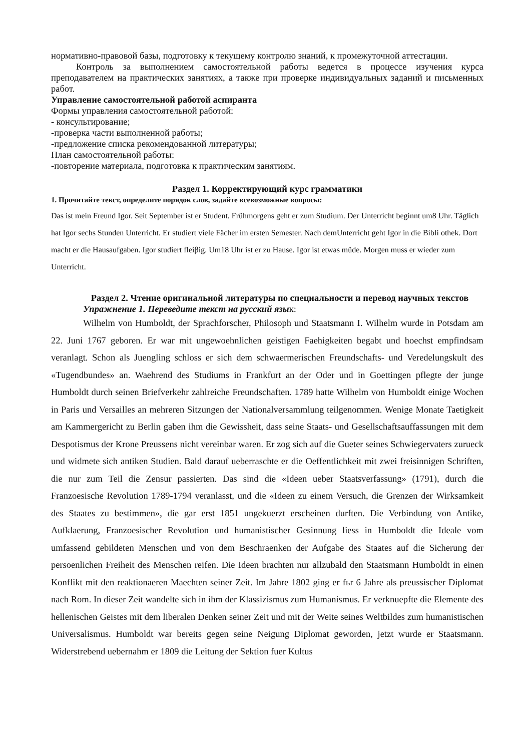нормативно-правовой базы, подготовку к текущему контролю знаний, к промежуточной аттестации.
Контроль за выполнением самостоятельной работы ведется в процессе изучения курса преподавателем на практических занятиях, а также при проверке индивидуальных заданий и письменных работ.
Управление самостоятельной работой аспиранта
Формы управления самостоятельной работой:
- консультирование;
-проверка части выполненной работы;
-предложение списка рекомендованной литературы;
План самостоятельной работы:
-повторение материала, подготовка к практическим занятиям.
Раздел 1. Корректирующий курс грамматики
1. Прочитайте текст, определите порядок слов, задайте всевозможные вопросы:
Das ist mein Freund Igor. Seit September ist er Student. Frühmorgens geht er zum Studium. Der Unterricht beginnt um8 Uhr. Täglich hat Igor sechs Stunden Unterricht. Er studiert viele Fächer im ersten Semester. Nach demUnterricht geht Igor in die Bibli othek. Dort macht er die Hausaufgaben. Igor studiert fleiβig. Um18 Uhr ist er zu Hause. Igor ist etwas müde. Morgen muss er wieder zum Unterricht.
Раздел 2. Чтение оригинальной литературы по специальности и перевод научных текстов
Упражнение 1. Переведите текст на русский язык:
Wilhelm von Humboldt, der Sprachforscher, Philosoph und Staatsmann I. Wilhelm wurde in Potsdam am 22. Juni 1767 geboren. Er war mit ungewoehnlichen geistigen Faehigkeiten begabt und hoechst empfindsam veranlagt. Schon als Juengling schloss er sich dem schwaermerischen Freundschafts- und Veredelungskult des «Tugendbundes» an. Waehrend des Studiums in Frankfurt an der Oder und in Goettingen pflegte der junge Humboldt durch seinen Briefverkehr zahlreiche Freundschaften. 1789 hatte Wilhelm von Humboldt einige Wochen in Paris und Versailles an mehreren Sitzungen der Nationalversammlung teilgenommen. Wenige Monate Taetigkeit am Kammergericht zu Berlin gaben ihm die Gewissheit, dass seine Staats- und Gesellschaftsauffassungen mit dem Despotismus der Krone Preussens nicht vereinbar waren. Er zog sich auf die Gueter seines Schwiegervaters zurueck und widmete sich antiken Studien. Bald darauf ueberraschte er die Oeffentlichkeit mit zwei freisinnigen Schriften, die nur zum Teil die Zensur passierten. Das sind die «Ideen ueber Staatsverfassung» (1791), durch die Franzoesische Revolution 1789-1794 veranlasst, und die «Ideen zu einem Versuch, die Grenzen der Wirksamkeit des Staates zu bestimmen», die gar erst 1851 ungekuerzt erscheinen durften. Die Verbindung von Antike, Aufklaerung, Franzoesischer Revolution und humanistischer Gesinnung liess in Humboldt die Ideale vom umfassend gebildeten Menschen und von dem Beschraenken der Aufgabe des Staates auf die Sicherung der persoenlichen Freiheit des Menschen reifen. Die Ideen brachten nur allzubald den Staatsmann Humboldt in einen Konflikt mit den reaktionaeren Maechten seiner Zeit. Im Jahre 1802 ging er fьr 6 Jahre als preussischer Diplomat nach Rom. In dieser Zeit wandelte sich in ihm der Klassizismus zum Humanismus. Er verknuepfte die Elemente des hellenischen Geistes mit dem liberalen Denken seiner Zeit und mit der Weite seines Weltbildes zum humanistischen Universalismus. Humboldt war bereits gegen seine Neigung Diplomat geworden, jetzt wurde er Staatsmann. Widerstrebend uebernahm er 1809 die Leitung der Sektion fuer Kultus